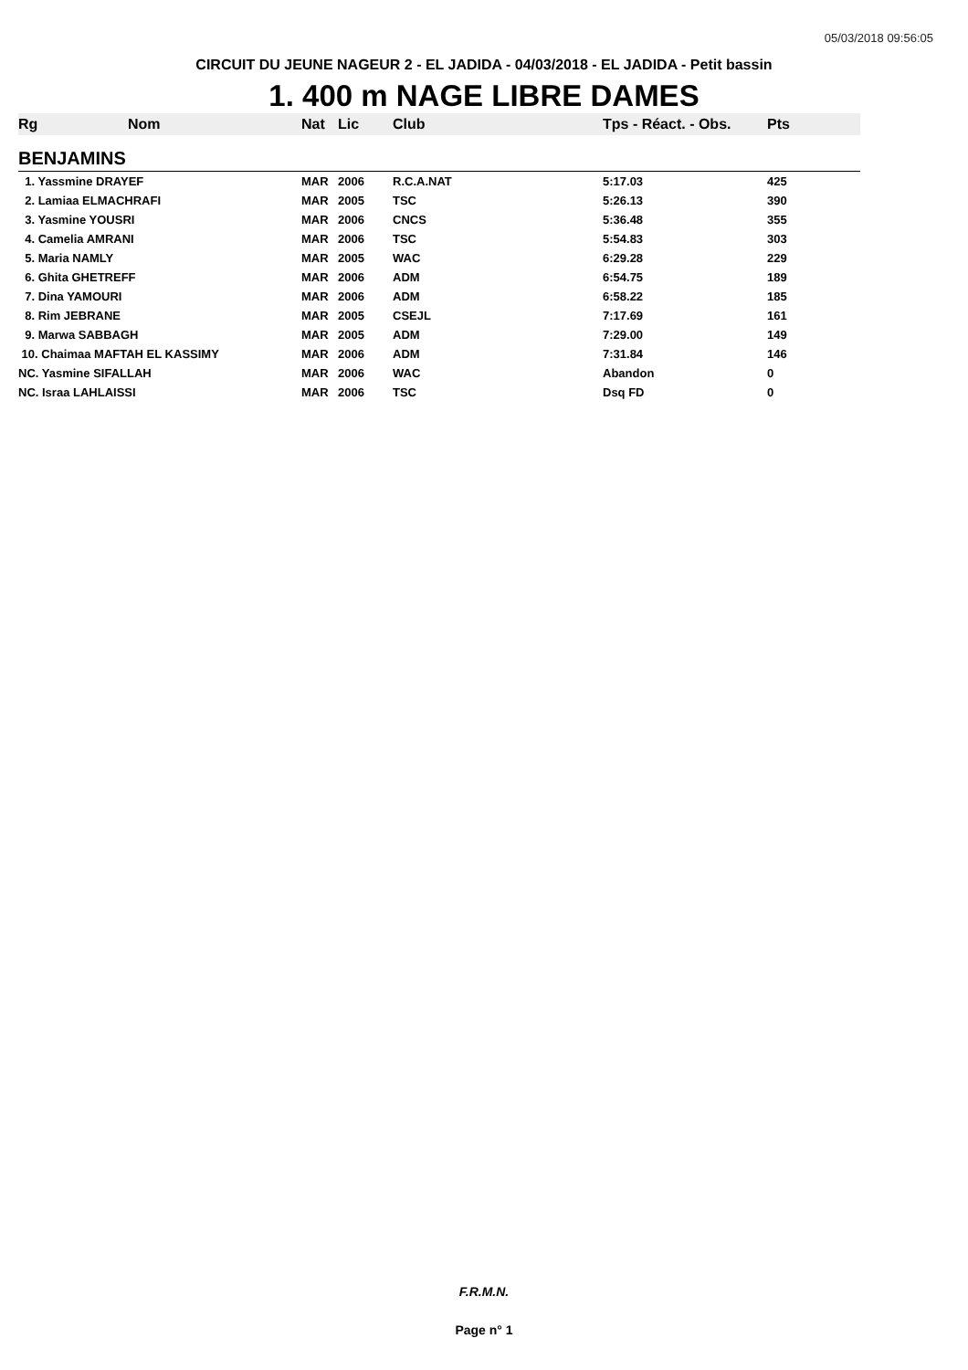05/03/2018 09:56:05
CIRCUIT DU JEUNE NAGEUR 2 - EL JADIDA - 04/03/2018 - EL JADIDA - Petit bassin
1. 400 m NAGE LIBRE DAMES
| Rg | Nom | Nat | Lic | Club | Tps - Réact. - Obs. | Pts |
| --- | --- | --- | --- | --- | --- | --- |
| BENJAMINS | | | | | | |
| 1. Yassmine DRAYEF | | MAR | 2006 | R.C.A.NAT | 5:17.03 | 425 |
| 2. Lamiaa ELMACHRAFI | | MAR | 2005 | TSC | 5:26.13 | 390 |
| 3. Yasmine YOUSRI | | MAR | 2006 | CNCS | 5:36.48 | 355 |
| 4. Camelia AMRANI | | MAR | 2006 | TSC | 5:54.83 | 303 |
| 5. Maria NAMLY | | MAR | 2005 | WAC | 6:29.28 | 229 |
| 6. Ghita GHETREFF | | MAR | 2006 | ADM | 6:54.75 | 189 |
| 7. Dina YAMOURI | | MAR | 2006 | ADM | 6:58.22 | 185 |
| 8. Rim JEBRANE | | MAR | 2005 | CSEJL | 7:17.69 | 161 |
| 9. Marwa SABBAGH | | MAR | 2005 | ADM | 7:29.00 | 149 |
| 10. Chaimaa MAFTAH EL KASSIMY | | MAR | 2006 | ADM | 7:31.84 | 146 |
| NC. Yasmine SIFALLAH | | MAR | 2006 | WAC | Abandon | 0 |
| NC. Israa LAHLAISSI | | MAR | 2006 | TSC | Dsq FD | 0 |
F.R.M.N.
Page n° 1